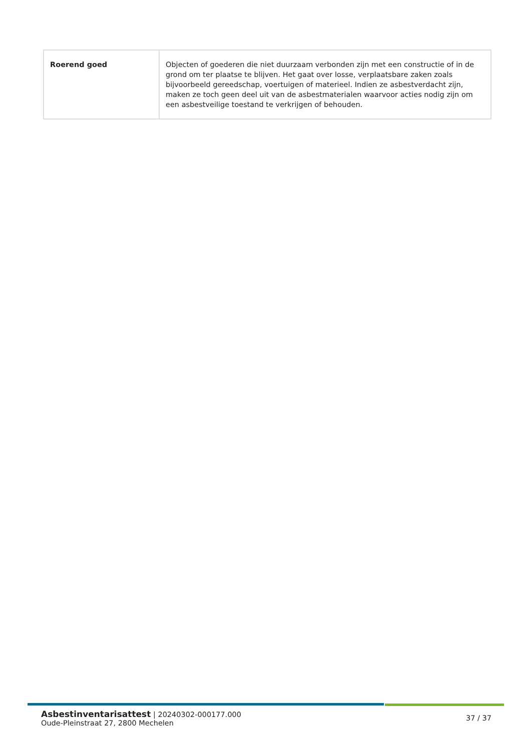| Roerend goed | Objecten of goederen die niet duurzaam verbonden zijn met een constructie of in de grond om ter plaatse te blijven. Het gaat over losse, verplaatsbare zaken zoals bijvoorbeeld gereedschap, voertuigen of materieel. Indien ze asbestverdacht zijn, maken ze toch geen deel uit van de asbestmaterialen waarvoor acties nodig zijn om een asbestveilige toestand te verkrijgen of behouden. |
Asbestinventarisattest | 20240302-000177.000
Oude-Pleinstraat 27, 2800 Mechelen
37 / 37